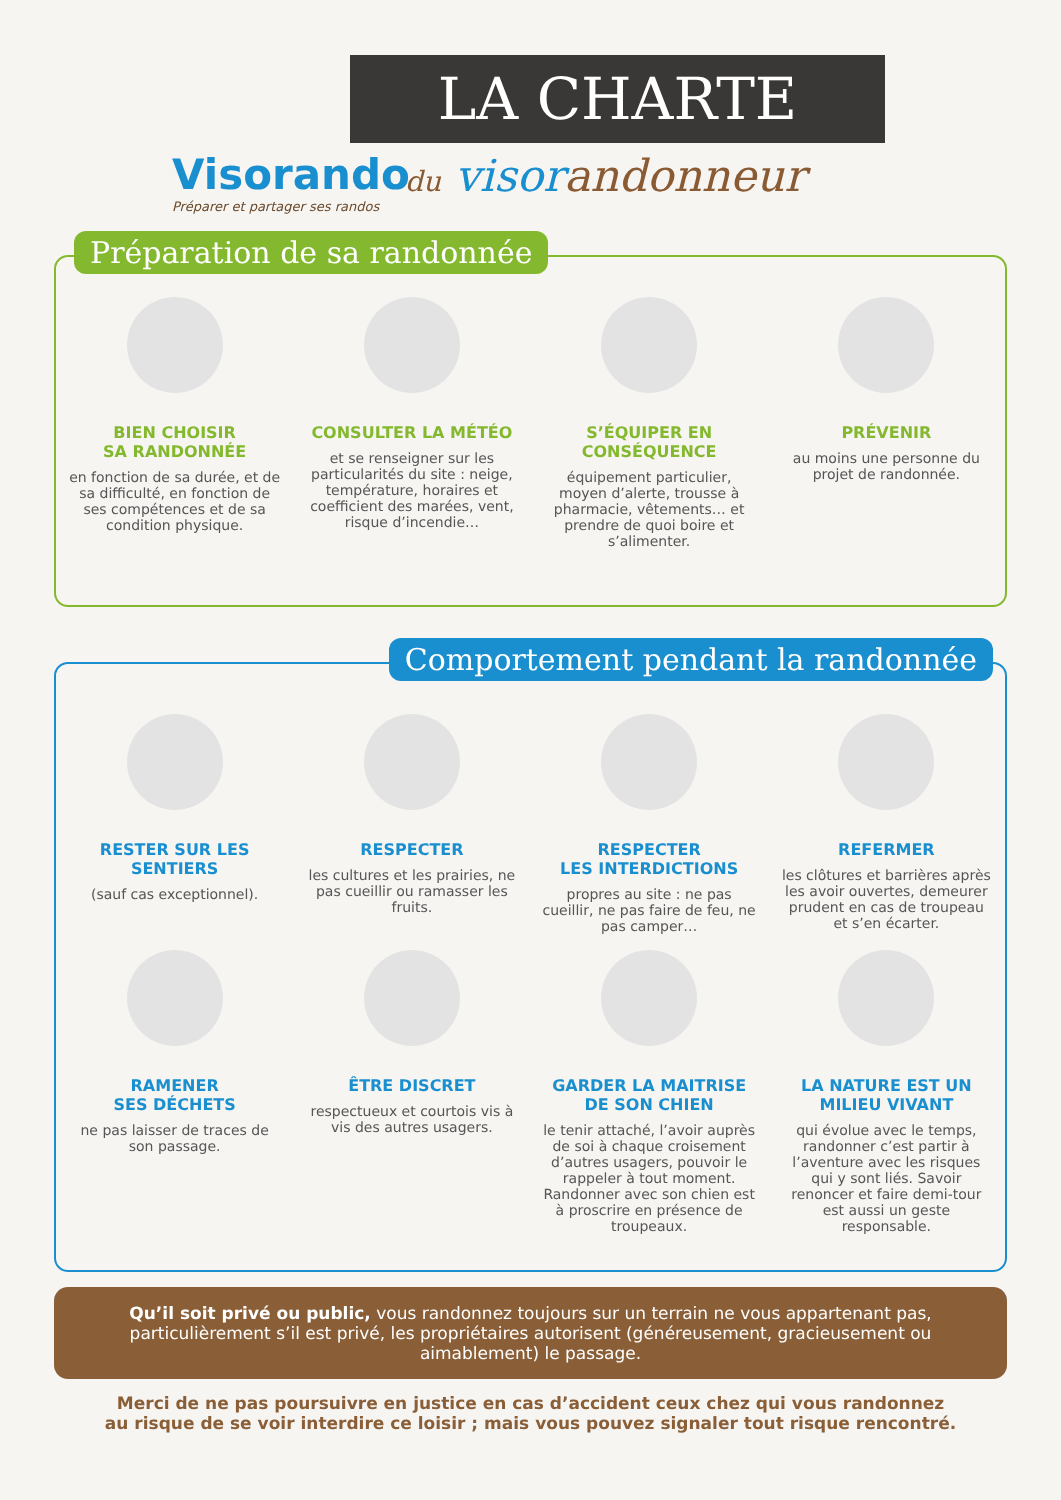LA CHARTE
Visorando
Préparer et partager ses randos
du visorandonneur
Préparation de sa randonnée
BIEN CHOISIR
SA RANDONNÉE
en fonction de sa durée, et de sa difficulté, en fonction de ses compétences et de sa condition physique.
CONSULTER LA MÉTÉO
et se renseigner sur les particularités du site : neige, température, horaires et coefficient des marées, vent, risque d’incendie…
S’ÉQUIPER EN
CONSÉQUENCE
équipement particulier, moyen d’alerte, trousse à pharmacie, vêtements… et prendre de quoi boire et s’alimenter.
PRÉVENIR
au moins une personne du projet de randonnée.
Comportement pendant la randonnée
RESTER SUR LES
SENTIERS
(sauf cas exceptionnel).
RESPECTER
les cultures et les prairies, ne pas cueillir ou ramasser les fruits.
RESPECTER
LES INTERDICTIONS
propres au site : ne pas cueillir, ne pas faire de feu, ne pas camper…
REFERMER
les clôtures et barrières après les avoir ouvertes, demeurer prudent en cas de troupeau et s’en écarter.
RAMENER
SES DÉCHETS
ne pas laisser de traces de son passage.
ÊTRE DISCRET
respectueux et courtois vis à vis des autres usagers.
GARDER LA MAITRISE
DE SON CHIEN
le tenir attaché, l’avoir auprès de soi à chaque croisement d’autres usagers, pouvoir le rappeler à tout moment. Randonner avec son chien est à proscrire en présence de troupeaux.
LA NATURE EST UN
MILIEU VIVANT
qui évolue avec le temps, randonner c’est partir à l’aventure avec les risques qui y sont liés. Savoir renoncer et faire demi-tour est aussi un geste responsable.
Qu’il soit privé ou public, vous randonnez toujours sur un terrain ne vous appartenant pas, particulièrement s’il est privé, les propriétaires autorisent (généreusement, gracieusement ou aimablement) le passage.
Merci de ne pas poursuivre en justice en cas d’accident ceux chez qui vous randonnez
au risque de se voir interdire ce loisir ; mais vous pouvez signaler tout risque rencontré.